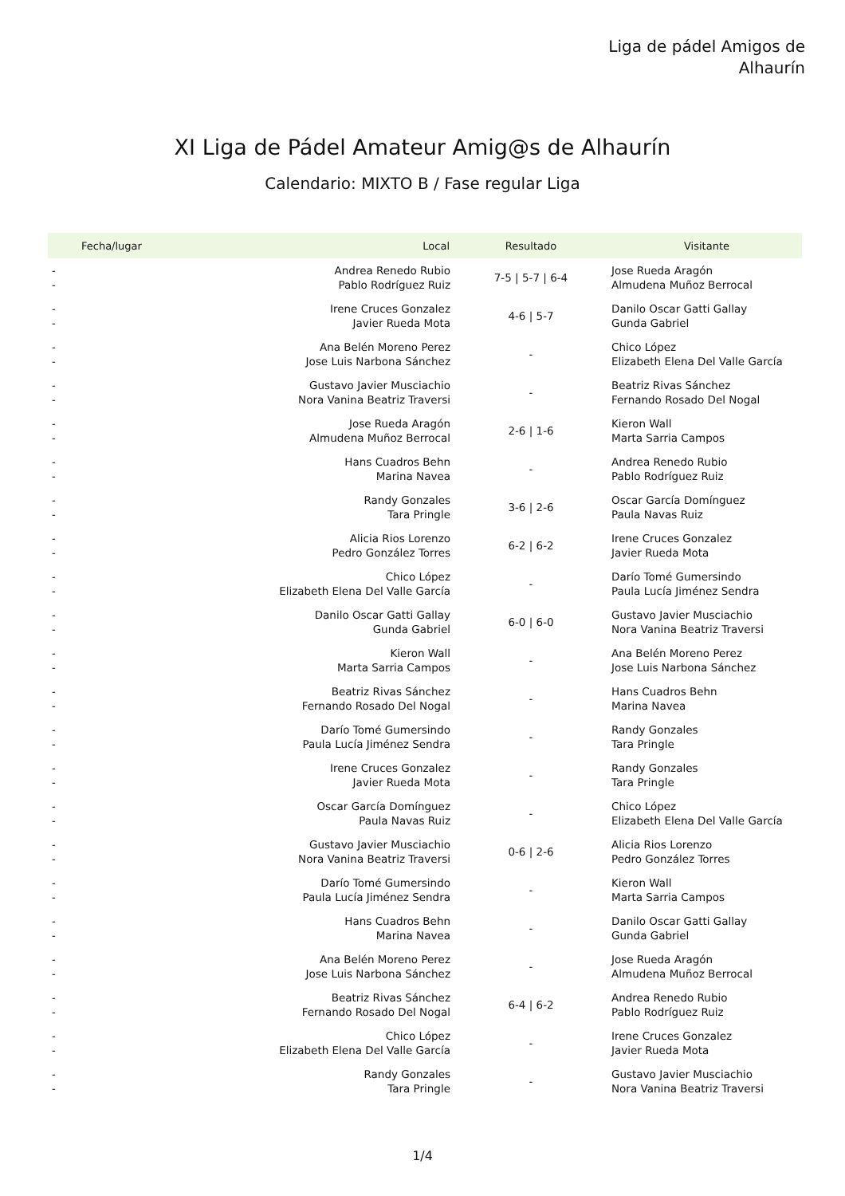Liga de pádel Amigos de
Alhaurín
XI Liga de Pádel Amateur Amig@s de Alhaurín
Calendario: MIXTO B / Fase regular Liga
| Fecha/lugar | Local | Resultado | Visitante |
| --- | --- | --- | --- |
| - - | Andrea Renedo Rubio Pablo Rodríguez Ruiz | 7-5 / 5-7 / 6-4 | Jose Rueda Aragón Almudena Muñoz Berrocal |
| - - | Irene Cruces Gonzalez Javier Rueda Mota | 4-6 / 5-7 | Danilo Oscar Gatti Gallay Gunda Gabriel |
| - - | Ana Belén Moreno Perez Jose Luis Narbona Sánchez | - | Chico López Elizabeth Elena Del Valle García |
| - - | Gustavo Javier Musciachio Nora Vanina Beatriz Traversi | - | Beatriz Rivas Sánchez Fernando Rosado Del Nogal |
| - - | Jose Rueda Aragón Almudena Muñoz Berrocal | 2-6 / 1-6 | Kieron Wall Marta Sarria Campos |
| - - | Hans Cuadros Behn Marina Navea | - | Andrea Renedo Rubio Pablo Rodríguez Ruiz |
| - - | Randy Gonzales Tara Pringle | 3-6 / 2-6 | Oscar García Domínguez Paula Navas Ruiz |
| - - | Alicia Rios Lorenzo Pedro González Torres | 6-2 / 6-2 | Irene Cruces Gonzalez Javier Rueda Mota |
| - - | Chico López Elizabeth Elena Del Valle García | - | Darío Tomé Gumersindo Paula Lucía Jiménez Sendra |
| - - | Danilo Oscar Gatti Gallay Gunda Gabriel | 6-0 / 6-0 | Gustavo Javier Musciachio Nora Vanina Beatriz Traversi |
| - - | Kieron Wall Marta Sarria Campos | - | Ana Belén Moreno Perez Jose Luis Narbona Sánchez |
| - - | Beatriz Rivas Sánchez Fernando Rosado Del Nogal | - | Hans Cuadros Behn Marina Navea |
| - - | Darío Tomé Gumersindo Paula Lucía Jiménez Sendra | - | Randy Gonzales Tara Pringle |
| - - | Irene Cruces Gonzalez Javier Rueda Mota | - | Randy Gonzales Tara Pringle |
| - - | Oscar García Domínguez Paula Navas Ruiz | - | Chico López Elizabeth Elena Del Valle García |
| - - | Gustavo Javier Musciachio Nora Vanina Beatriz Traversi | 0-6 / 2-6 | Alicia Rios Lorenzo Pedro González Torres |
| - - | Darío Tomé Gumersindo Paula Lucía Jiménez Sendra | - | Kieron Wall Marta Sarria Campos |
| - - | Hans Cuadros Behn Marina Navea | - | Danilo Oscar Gatti Gallay Gunda Gabriel |
| - - | Ana Belén Moreno Perez Jose Luis Narbona Sánchez | - | Jose Rueda Aragón Almudena Muñoz Berrocal |
| - - | Beatriz Rivas Sánchez Fernando Rosado Del Nogal | 6-4 / 6-2 | Andrea Renedo Rubio Pablo Rodríguez Ruiz |
| - - | Chico López Elizabeth Elena Del Valle García | - | Irene Cruces Gonzalez Javier Rueda Mota |
| - - | Randy Gonzales Tara Pringle | - | Gustavo Javier Musciachio Nora Vanina Beatriz Traversi |
1/4